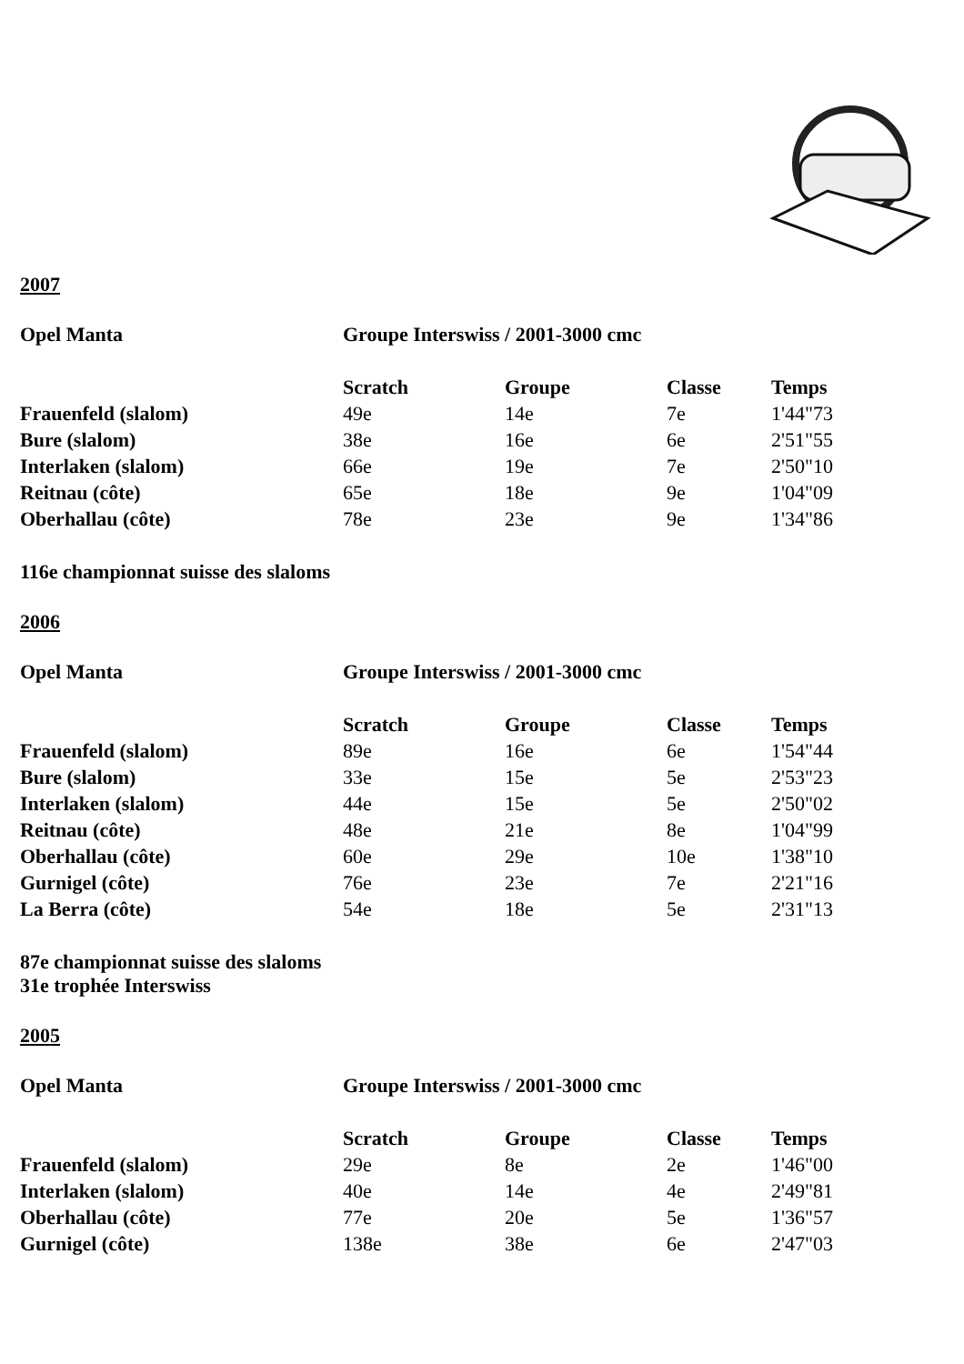2007
| Opel Manta | Groupe Interswiss / 2001-3000 cmc | | | |
| --- | --- | --- | --- | --- |
| | Scratch | Groupe | Classe | Temps |
| Frauenfeld (slalom) | 49e | 14e | 7e | 1'44"73 |
| Bure (slalom) | 38e | 16e | 6e | 2'51"55 |
| Interlaken (slalom) | 66e | 19e | 7e | 2'50"10 |
| Reitnau (côte) | 65e | 18e | 9e | 1'04"09 |
| Oberhallau (côte) | 78e | 23e | 9e | 1'34"86 |
116e championnat suisse des slaloms
2006
| Opel Manta | Groupe Interswiss / 2001-3000 cmc | | | |
| --- | --- | --- | --- | --- |
| | Scratch | Groupe | Classe | Temps |
| Frauenfeld (slalom) | 89e | 16e | 6e | 1'54"44 |
| Bure (slalom) | 33e | 15e | 5e | 2'53"23 |
| Interlaken (slalom) | 44e | 15e | 5e | 2'50"02 |
| Reitnau (côte) | 48e | 21e | 8e | 1'04"99 |
| Oberhallau (côte) | 60e | 29e | 10e | 1'38"10 |
| Gurnigel (côte) | 76e | 23e | 7e | 2'21"16 |
| La Berra (côte) | 54e | 18e | 5e | 2'31"13 |
87e championnat suisse des slaloms
31e trophée Interswiss
2005
| Opel Manta | Groupe Interswiss / 2001-3000 cmc | | | |
| --- | --- | --- | --- | --- |
| | Scratch | Groupe | Classe | Temps |
| Frauenfeld (slalom) | 29e | 8e | 2e | 1'46"00 |
| Interlaken (slalom) | 40e | 14e | 4e | 2'49"81 |
| Oberhallau (côte) | 77e | 20e | 5e | 1'36"57 |
| Gurnigel (côte) | 138e | 38e | 6e | 2'47"03 |